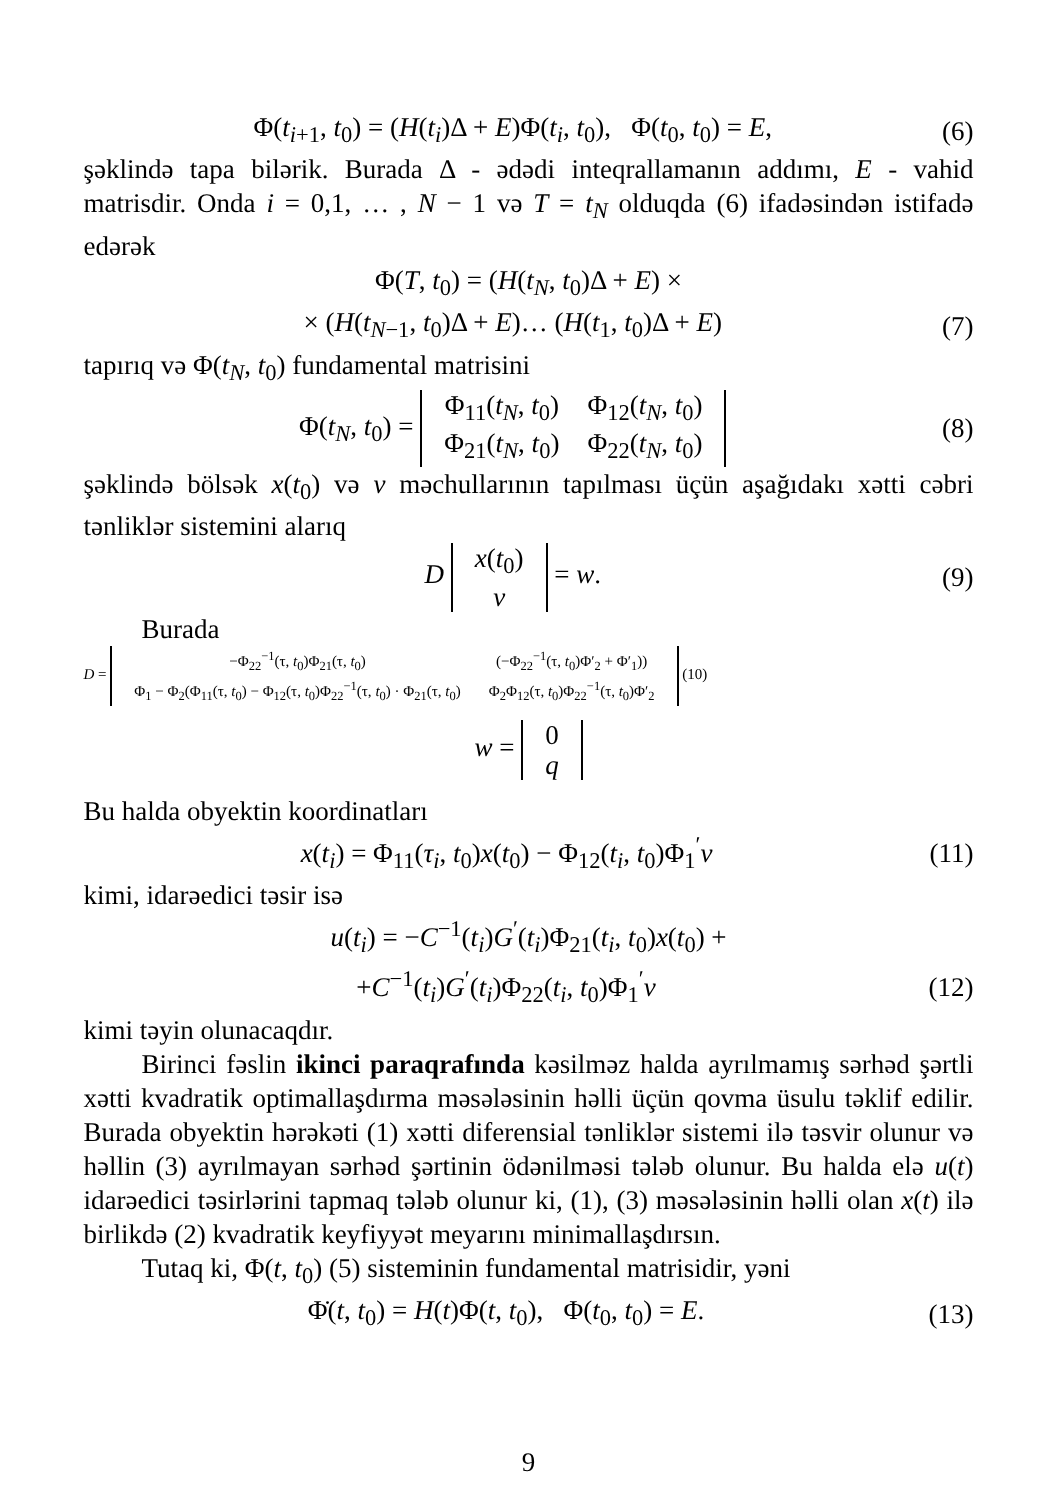Φ(t<sub>i+1</sub>, t<sub>0</sub>) = (H(t<sub>i</sub>)Δ + E)Φ(t<sub>i</sub>, t<sub>0</sub>), Φ(t<sub>0</sub>, t<sub>0</sub>) = E, (6)
şəklində tapa bilərik. Burada Δ - ədədi inteqrallamanın addımı, E - vahid matrisdir. Onda i = 0,1, … , N − 1 və T = t<sub>N</sub> olduqda (6) ifadəsindən istifadə edərək
Φ(T, t<sub>0</sub>) = (H(t<sub>N</sub>, t<sub>0</sub>)Δ + E) ×
× (H(t<sub>N−1</sub>, t<sub>0</sub>)Δ + E)… (H(t<sub>1</sub>, t<sub>0</sub>)Δ + E) (7)
tapırıq və Φ(t<sub>N</sub>, t<sub>0</sub>) fundamental matrisini
Φ(t<sub>N</sub>, t<sub>0</sub>) =
| Φ<sub>11</sub>( t<sub>N</sub> , t<sub>0</sub>) | Φ<sub>12</sub>( t<sub>N</sub> , t<sub>0</sub>) |
| Φ<sub>21</sub>( t<sub>N</sub> , t<sub>0</sub>) | Φ<sub>22</sub>( t<sub>N</sub> , t<sub>0</sub>) |
(8)
şəklində bölsək x(t<sub>0</sub>) və ν məchullarının tapılması üçün aşağıdakı xətti cəbri tənliklər sistemini alarıq
D
| x ( t<sub>0</sub>) |
| ν |
= w. (9)
Burada
D =
| −Φ<sub>22</sub><sup>−1</sup>(τ, t<sub>0</sub>)Φ<sub>21</sub>(τ, t<sub>0</sub>) | (−Φ<sub>22</sub><sup>−1</sup>(τ, t<sub>0</sub>)Φ′<sub>2</sub> + Φ′<sub>1</sub>)) |
| Φ<sub>1</sub> − Φ<sub>2</sub>(Φ<sub>11</sub>(τ, t<sub>0</sub>) − Φ<sub>12</sub>(τ, t<sub>0</sub>)Φ<sub>22</sub><sup>−1</sup>(τ, t<sub>0</sub>) · Φ<sub>21</sub>(τ, t<sub>0</sub>) | Φ<sub>2</sub>Φ<sub>12</sub>(τ, t<sub>0</sub>)Φ<sub>22</sub><sup>−1</sup>(τ, t<sub>0</sub>)Φ′<sub>2</sub> |
(10)
w =
| 0 |
| q |
Bu halda obyektin koordinatları
x(t<sub>i</sub>) = Φ<sub>11</sub>(τ<sub>i</sub>, t<sub>0</sub>)x(t<sub>0</sub>) − Φ<sub>12</sub>(t<sub>i</sub>, t<sub>0</sub>)Φ<sub>1</sub><sup>′</sup>ν (11)
kimi, idarəedici təsir isə
u(t<sub>i</sub>) = −C<sup>−1</sup>(t<sub>i</sub>)G<sup>′</sup>(t<sub>i</sub>)Φ<sub>21</sub>(t<sub>i</sub>, t<sub>0</sub>)x(t<sub>0</sub>) +
+C<sup>−1</sup>(t<sub>i</sub>)G<sup>′</sup>(t<sub>i</sub>)Φ<sub>22</sub>(t<sub>i</sub>, t<sub>0</sub>)Φ<sub>1</sub><sup>′</sup>ν (12)
kimi təyin olunacaqdır.
Birinci fəslin ikinci paraqrafında kəsilməz halda ayrılmamış sərhəd şərtli xətti kvadratik optimallaşdırma məsələsinin həlli üçün qovma üsulu təklif edilir. Burada obyektin hərəkəti (1) xətti diferensial tənliklər sistemi ilə təsvir olunur və həllin (3) ayrılmayan sərhəd şərtinin ödənilməsi tələb olunur. Bu halda elə u(t) idarəedici təsirlərini tapmaq tələb olunur ki, (1), (3) məsələsinin həlli olan x(t) ilə birlikdə (2) kvadratik keyfiyyət meyarını minimallaşdırsın.
Tutaq ki, Φ(t, t<sub>0</sub>) (5) sisteminin fundamental matrisidir, yəni
Φ̇(t, t<sub>0</sub>) = H(t)Φ(t, t<sub>0</sub>), Φ(t<sub>0</sub>, t<sub>0</sub>) = E. (13)
9